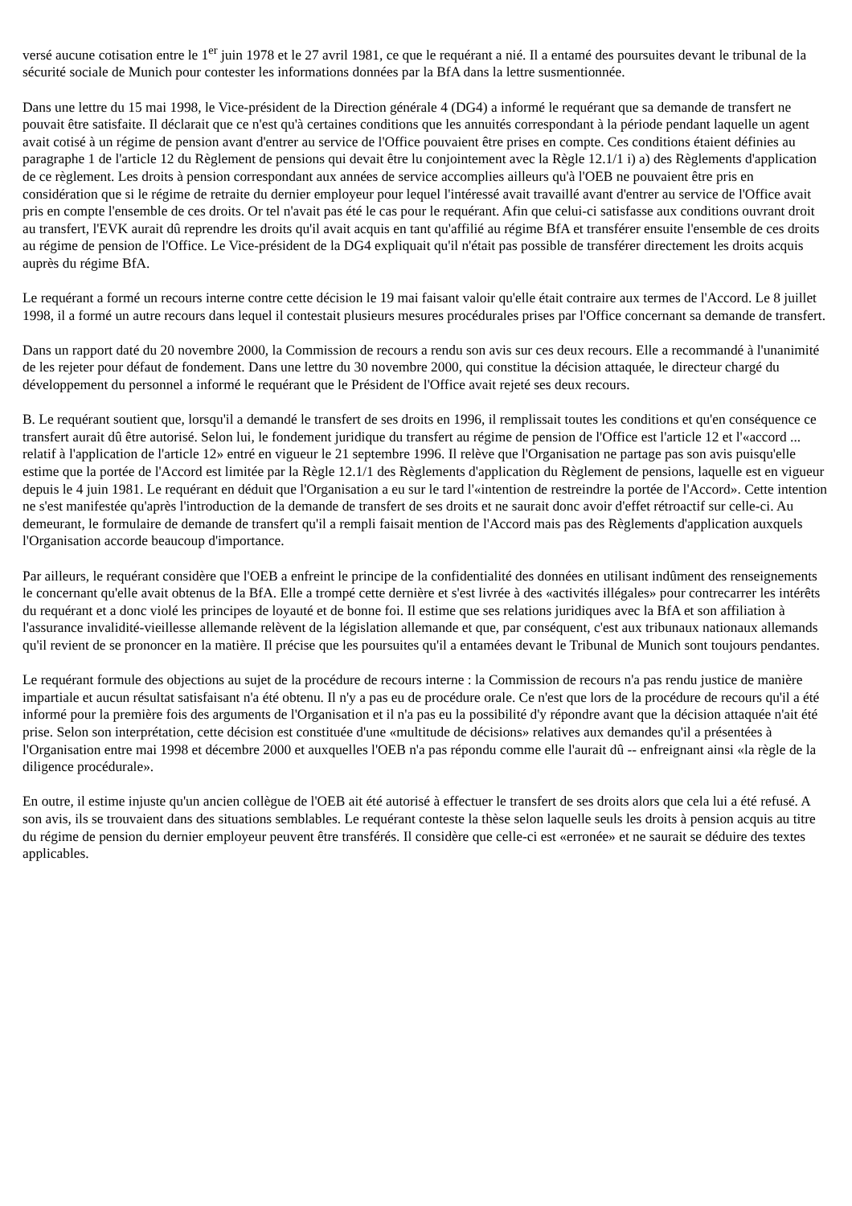versé aucune cotisation entre le 1<sup>er</sup> juin 1978 et le 27 avril 1981, ce que le requérant a nié. Il a entamé des poursuites devant le tribunal de la sécurité sociale de Munich pour contester les informations données par la BfA dans la lettre susmentionnée.
Dans une lettre du 15 mai 1998, le Vice-président de la Direction générale 4 (DG4) a informé le requérant que sa demande de transfert ne pouvait être satisfaite. Il déclarait que ce n'est qu'à certaines conditions que les annuités correspondant à la période pendant laquelle un agent avait cotisé à un régime de pension avant d'entrer au service de l'Office pouvaient être prises en compte. Ces conditions étaient définies au paragraphe 1 de l'article 12 du Règlement de pensions qui devait être lu conjointement avec la Règle 12.1/1 i) a) des Règlements d'application de ce règlement. Les droits à pension correspondant aux années de service accomplies ailleurs qu'à l'OEB ne pouvaient être pris en considération que si le régime de retraite du dernier employeur pour lequel l'intéressé avait travaillé avant d'entrer au service de l'Office avait pris en compte l'ensemble de ces droits. Or tel n'avait pas été le cas pour le requérant. Afin que celui-ci satisfasse aux conditions ouvrant droit au transfert, l'EVK aurait dû reprendre les droits qu'il avait acquis en tant qu'affilié au régime BfA et transférer ensuite l'ensemble de ces droits au régime de pension de l'Office. Le Vice-président de la DG4 expliquait qu'il n'était pas possible de transférer directement les droits acquis auprès du régime BfA.
Le requérant a formé un recours interne contre cette décision le 19 mai faisant valoir qu'elle était contraire aux termes de l'Accord. Le 8 juillet 1998, il a formé un autre recours dans lequel il contestait plusieurs mesures procédurales prises par l'Office concernant sa demande de transfert.
Dans un rapport daté du 20 novembre 2000, la Commission de recours a rendu son avis sur ces deux recours. Elle a recommandé à l'unanimité de les rejeter pour défaut de fondement. Dans une lettre du 30 novembre 2000, qui constitue la décision attaquée, le directeur chargé du développement du personnel a informé le requérant que le Président de l'Office avait rejeté ses deux recours.
B. Le requérant soutient que, lorsqu'il a demandé le transfert de ses droits en 1996, il remplissait toutes les conditions et qu'en conséquence ce transfert aurait dû être autorisé. Selon lui, le fondement juridique du transfert au régime de pension de l'Office est l'article 12 et l'«accord ... relatif à l'application de l'article 12» entré en vigueur le 21 septembre 1996. Il relève que l'Organisation ne partage pas son avis puisqu'elle estime que la portée de l'Accord est limitée par la Règle 12.1/1 des Règlements d'application du Règlement de pensions, laquelle est en vigueur depuis le 4 juin 1981. Le requérant en déduit que l'Organisation a eu sur le tard l'«intention de restreindre la portée de l'Accord». Cette intention ne s'est manifestée qu'après l'introduction de la demande de transfert de ses droits et ne saurait donc avoir d'effet rétroactif sur celle-ci. Au demeurant, le formulaire de demande de transfert qu'il a rempli faisait mention de l'Accord mais pas des Règlements d'application auxquels l'Organisation accorde beaucoup d'importance.
Par ailleurs, le requérant considère que l'OEB a enfreint le principe de la confidentialité des données en utilisant indûment des renseignements le concernant qu'elle avait obtenus de la BfA. Elle a trompé cette dernière et s'est livrée à des «activités illégales» pour contrecarrer les intérêts du requérant et a donc violé les principes de loyauté et de bonne foi. Il estime que ses relations juridiques avec la BfA et son affiliation à l'assurance invalidité-vieillesse allemande relèvent de la législation allemande et que, par conséquent, c'est aux tribunaux nationaux allemands qu'il revient de se prononcer en la matière. Il précise que les poursuites qu'il a entamées devant le Tribunal de Munich sont toujours pendantes.
Le requérant formule des objections au sujet de la procédure de recours interne : la Commission de recours n'a pas rendu justice de manière impartiale et aucun résultat satisfaisant n'a été obtenu. Il n'y a pas eu de procédure orale. Ce n'est que lors de la procédure de recours qu'il a été informé pour la première fois des arguments de l'Organisation et il n'a pas eu la possibilité d'y répondre avant que la décision attaquée n'ait été prise. Selon son interprétation, cette décision est constituée d'une «multitude de décisions» relatives aux demandes qu'il a présentées à l'Organisation entre mai 1998 et décembre 2000 et auxquelles l'OEB n'a pas répondu comme elle l'aurait dû -- enfreignant ainsi «la règle de la diligence procédurale».
En outre, il estime injuste qu'un ancien collègue de l'OEB ait été autorisé à effectuer le transfert de ses droits alors que cela lui a été refusé. A son avis, ils se trouvaient dans des situations semblables. Le requérant conteste la thèse selon laquelle seuls les droits à pension acquis au titre du régime de pension du dernier employeur peuvent être transférés. Il considère que celle-ci est «erronée» et ne saurait se déduire des textes applicables.